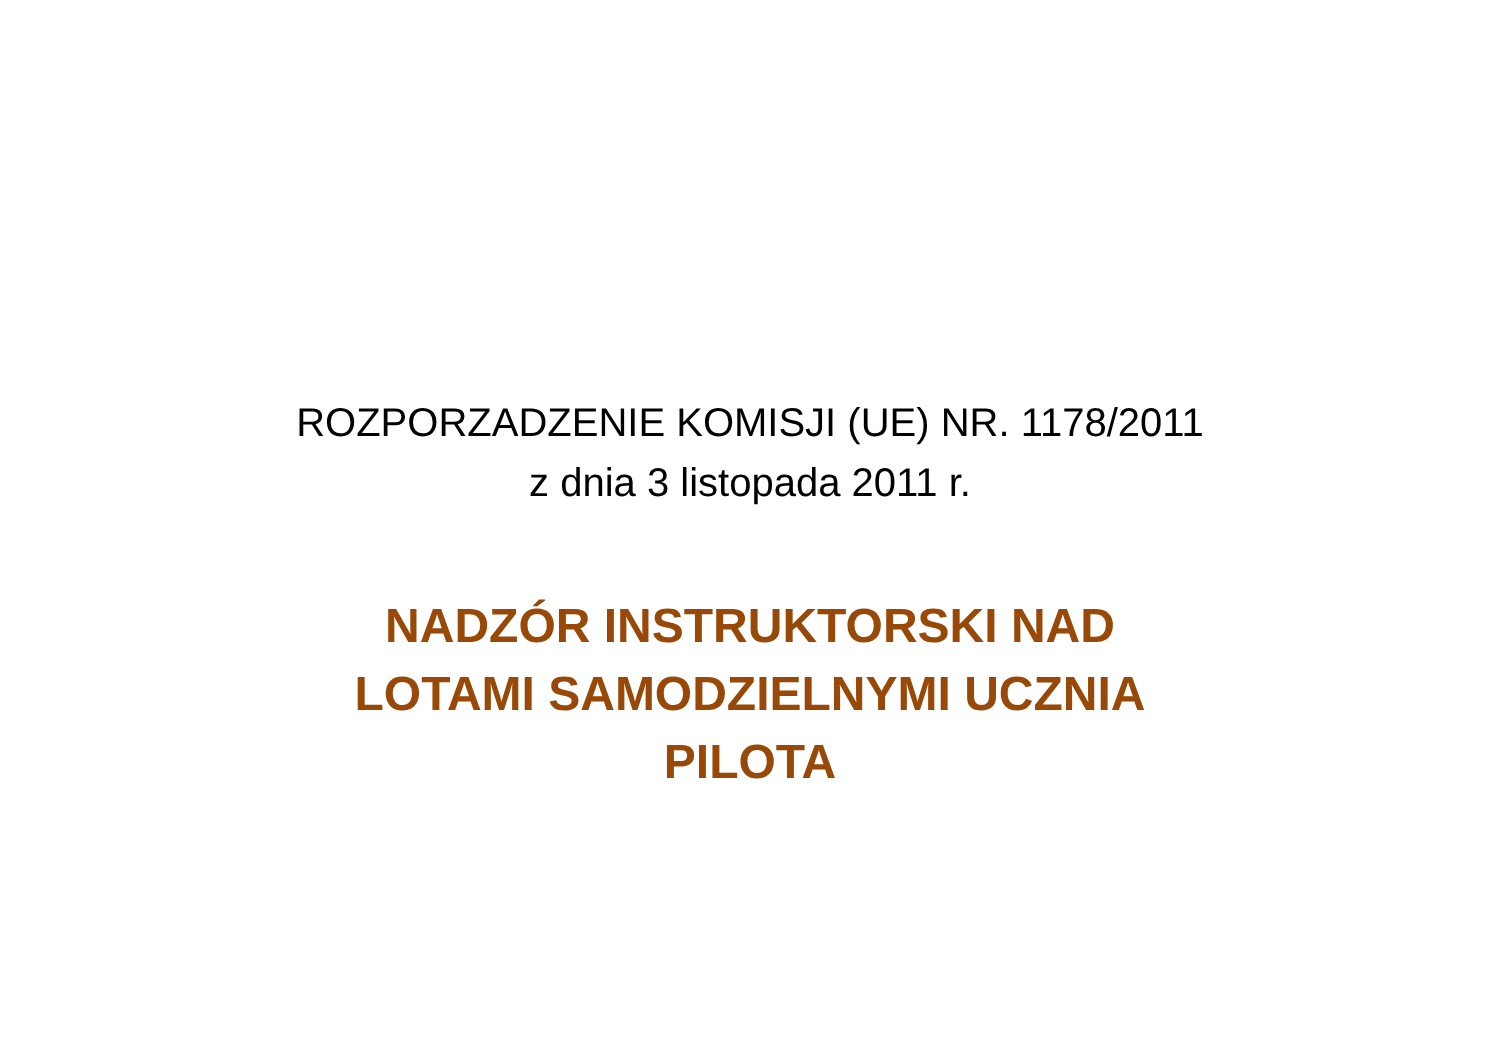ROZPORZADZENIE KOMISJI (UE) NR. 1178/2011
z dnia 3 listopada 2011 r.
NADZÓR INSTRUKTORSKI NAD
LOTAMI SAMODZIELNYMI UCZNIA
PILOTA